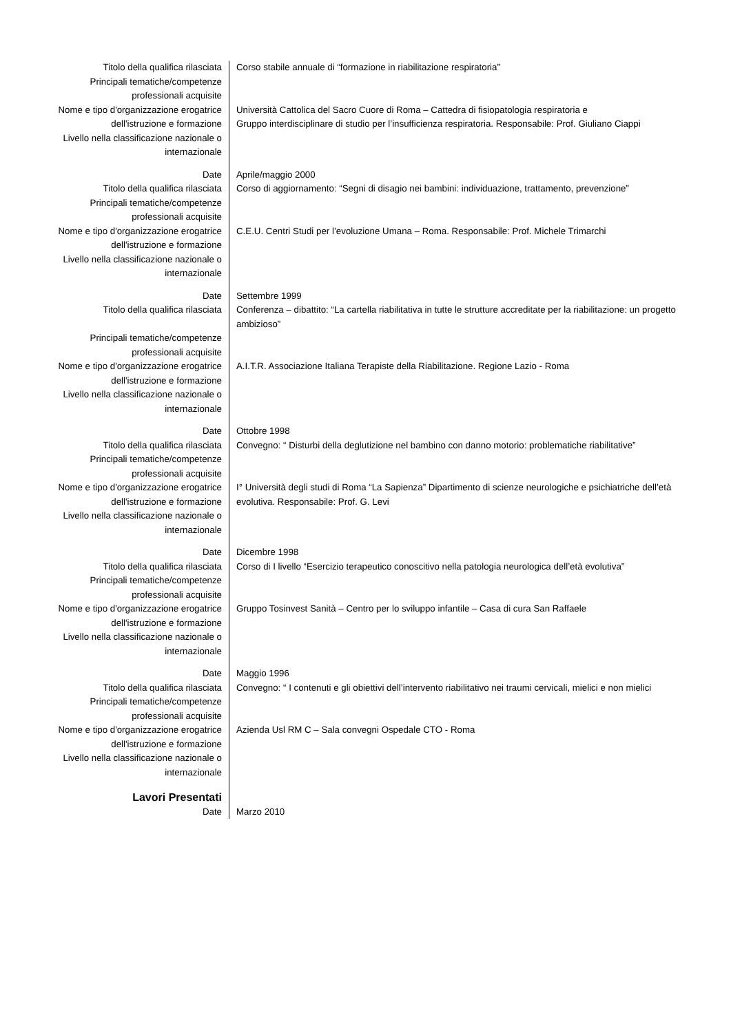| Titolo della qualifica rilasciata | Corso stabile annuale di “formazione in riabilitazione respiratoria” |
| Principali tematiche/competenze professionali acquisite | |
| Nome e tipo d'organizzazione erogatrice dell'istruzione e formazione | Università Cattolica del Sacro Cuore di Roma – Cattedra di fisiopatologia respiratoria e Gruppo interdisciplinare di studio per l’insufficienza respiratoria. Responsabile: Prof. Giuliano Ciappi |
| Livello nella classificazione nazionale o internazionale | |
| Date | Aprile/maggio 2000 |
| Titolo della qualifica rilasciata | Corso di aggiornamento: “Segni di disagio nei bambini: individuazione, trattamento, prevenzione” |
| Principali tematiche/competenze professionali acquisite | |
| Nome e tipo d'organizzazione erogatrice dell'istruzione e formazione | C.E.U. Centri Studi per l’evoluzione Umana – Roma. Responsabile: Prof. Michele Trimarchi |
| Livello nella classificazione nazionale o internazionale | |
| Date | Settembre 1999 |
| Titolo della qualifica rilasciata | Conferenza – dibattito: “La cartella riabilitativa in tutte le strutture accreditate per la riabilitazione: un progetto ambizioso” |
| Principali tematiche/competenze professionali acquisite | |
| Nome e tipo d'organizzazione erogatrice dell'istruzione e formazione | A.I.T.R. Associazione Italiana Terapiste della Riabilitazione. Regione Lazio - Roma |
| Livello nella classificazione nazionale o internazionale | |
| Date | Ottobre 1998 |
| Titolo della qualifica rilasciata | Convegno: “ Disturbi della deglutizione nel bambino con danno motorio: problematiche riabilitative” |
| Principali tematiche/competenze professionali acquisite | |
| Nome e tipo d'organizzazione erogatrice dell'istruzione e formazione | I° Università degli studi di Roma “La Sapienza” Dipartimento di scienze neurologiche e psichiatriche dell’età evolutiva. Responsabile: Prof. G. Levi |
| Livello nella classificazione nazionale o internazionale | |
| Date | Dicembre 1998 |
| Titolo della qualifica rilasciata | Corso di I livello “Esercizio terapeutico conoscitivo nella patologia neurologica dell’età evolutiva” |
| Principali tematiche/competenze professionali acquisite | |
| Nome e tipo d'organizzazione erogatrice dell'istruzione e formazione | Gruppo Tosinvest Sanità – Centro per lo sviluppo infantile – Casa di cura San Raffaele |
| Livello nella classificazione nazionale o internazionale | |
| Date | Maggio 1996 |
| Titolo della qualifica rilasciata | Convegno: “ I contenuti e gli obiettivi dell’intervento riabilitativo nei traumi cervicali, mielici e non mielici |
| Principali tematiche/competenze professionali acquisite | |
| Nome e tipo d'organizzazione erogatrice dell'istruzione e formazione | Azienda Usl RM C – Sala convegni Ospedale CTO - Roma |
| Livello nella classificazione nazionale o internazionale | |
| Lavori Presentati | |
| Date | Marzo 2010 |